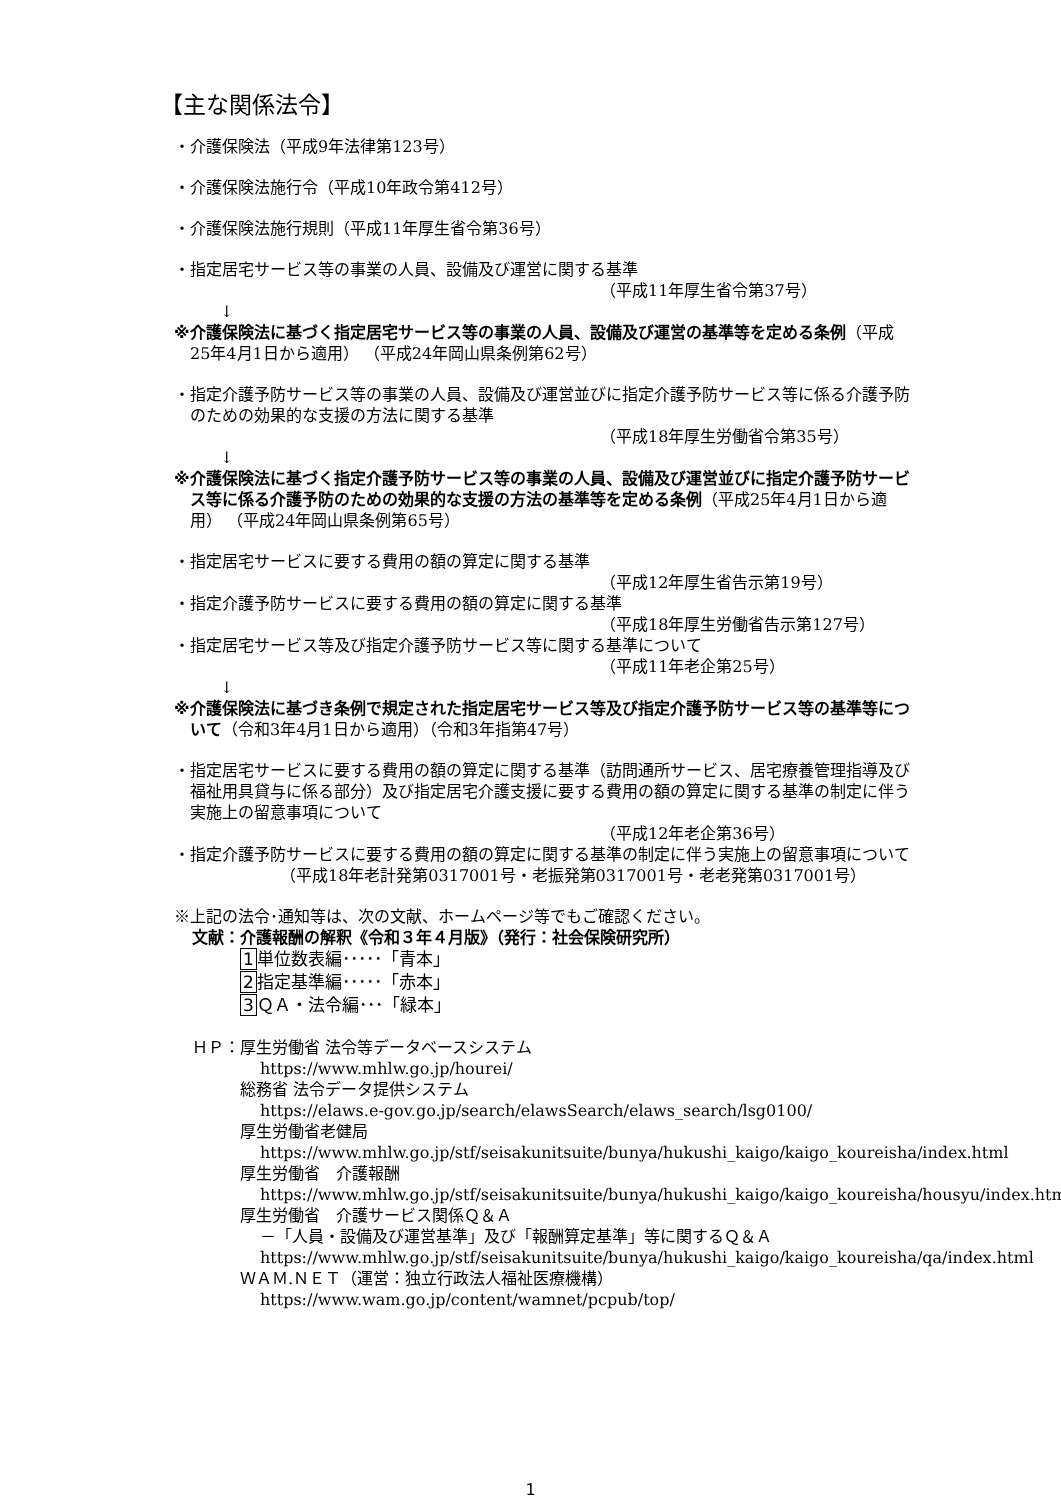【主な関係法令】
・介護保険法（平成9年法律第123号）
・介護保険法施行令（平成10年政令第412号）
・介護保険法施行規則（平成11年厚生省令第36号）
・指定居宅サービス等の事業の人員、設備及び運営に関する基準
（平成11年厚生省令第37号）
↓
※介護保険法に基づく指定居宅サービス等の事業の人員、設備及び運営の基準等を定める条例（平成25年4月1日から適用） （平成24年岡山県条例第62号）
・指定介護予防サービス等の事業の人員、設備及び運営並びに指定介護予防サービス等に係る介護予防のための効果的な支援の方法に関する基準
（平成18年厚生労働省令第35号）
↓
※介護保険法に基づく指定介護予防サービス等の事業の人員、設備及び運営並びに指定介護予防サービス等に係る介護予防のための効果的な支援の方法の基準等を定める条例（平成25年4月1日から適用） （平成24年岡山県条例第65号）
・指定居宅サービスに要する費用の額の算定に関する基準
（平成12年厚生省告示第19号）
・指定介護予防サービスに要する費用の額の算定に関する基準
（平成18年厚生労働省告示第127号）
・指定居宅サービス等及び指定介護予防サービス等に関する基準について
（平成11年老企第25号）
↓
※介護保険法に基づき条例で規定された指定居宅サービス等及び指定介護予防サービス等の基準等について（令和3年4月1日から適用）（令和3年指第47号）
・指定居宅サービスに要する費用の額の算定に関する基準（訪問通所サービス、居宅療養管理指導及び福祉用具貸与に係る部分）及び指定居宅介護支援に要する費用の額の算定に関する基準の制定に伴う実施上の留意事項について
（平成12年老企第36号）
・指定介護予防サービスに要する費用の額の算定に関する基準の制定に伴う実施上の留意事項について
（平成18年老計発第0317001号・老振発第0317001号・老老発第0317001号）
※上記の法令･通知等は、次の文献、ホームページ等でもご確認ください。
文献：介護報酬の解釈《令和３年４月版》（発行：社会保険研究所）
1単位数表編･････「青本」
2指定基準編･････「赤本」
3 ＱＡ・法令編･･･「緑本」
ＨＰ：厚生労働省 法令等データベースシステム
https://www.mhlw.go.jp/hourei/
総務省 法令データ提供システム
https://elaws.e-gov.go.jp/search/elawsSearch/elaws_search/lsg0100/
厚生労働省老健局
https://www.mhlw.go.jp/stf/seisakunitsuite/bunya/hukushi_kaigo/kaigo_koureisha/index.html
厚生労働省　介護報酬
https://www.mhlw.go.jp/stf/seisakunitsuite/bunya/hukushi_kaigo/kaigo_koureisha/housyu/index.html
厚生労働省　介護サービス関係Ｑ＆Ａ
－「人員・設備及び運営基準」及び「報酬算定基準」等に関するＱ＆Ａ
https://www.mhlw.go.jp/stf/seisakunitsuite/bunya/hukushi_kaigo/kaigo_koureisha/qa/index.html
ＷＡＭ.ＮＥＴ（運営：独立行政法人福祉医療機構）
https://www.wam.go.jp/content/wamnet/pcpub/top/
1